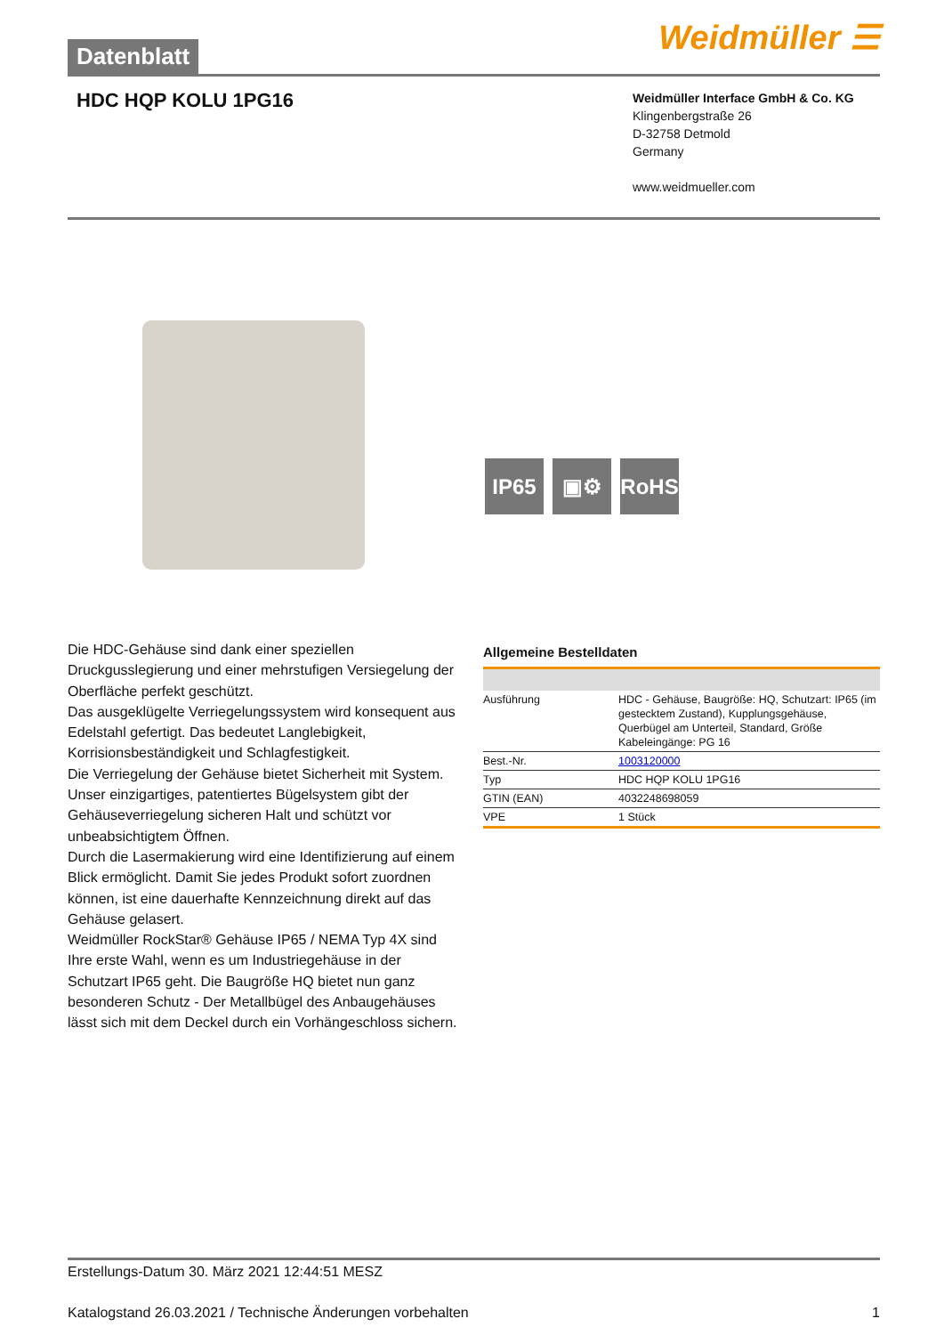Datenblatt
Weidmüller ☰
HDC HQP KOLU 1PG16
Weidmüller Interface GmbH & Co. KG
Klingenbergstraße 26
D-32758 Detmold
Germany
www.weidmueller.com
IP65 ▣⚙ RoHS
Die HDC-Gehäuse sind dank einer speziellen Druckgusslegierung und einer mehrstufigen Versiegelung der Oberfläche perfekt geschützt.
Das ausgeklügelte Verriegelungssystem wird konsequent aus Edelstahl gefertigt. Das bedeutet Langlebigkeit, Korrisionsbeständigkeit und Schlagfestigkeit.
Die Verriegelung der Gehäuse bietet Sicherheit mit System. Unser einzigartiges, patentiertes Bügelsystem gibt der Gehäuseverriegelung sicheren Halt und schützt vor unbeabsichtigtem Öffnen.
Durch die Lasermakierung wird eine Identifizierung auf einem Blick ermöglicht. Damit Sie jedes Produkt sofort zuordnen können, ist eine dauerhafte Kennzeichnung direkt auf das Gehäuse gelasert.
Weidmüller RockStar® Gehäuse IP65 / NEMA Typ 4X sind Ihre erste Wahl, wenn es um Industriegehäuse in der Schutzart IP65 geht. Die Baugröße HQ bietet nun ganz besonderen Schutz - Der Metallbügel des Anbaugehäuses lässt sich mit dem Deckel durch ein Vorhängeschloss sichern.
Allgemeine Bestelldaten
| Ausführung | HDC - Gehäuse, Baugröße: HQ, Schutzart: IP65 (im gestecktem Zustand), Kupplungsgehäuse, Querbügel am Unterteil, Standard, Größe Kabeleingänge: PG 16 |
| Best.-Nr. | 1003120000 |
| Typ | HDC HQP KOLU 1PG16 |
| GTIN (EAN) | 4032248698059 |
| VPE | 1 Stück |
Erstellungs-Datum 30. März 2021 12:44:51 MESZ
Katalogstand 26.03.2021 / Technische Änderungen vorbehalten 1